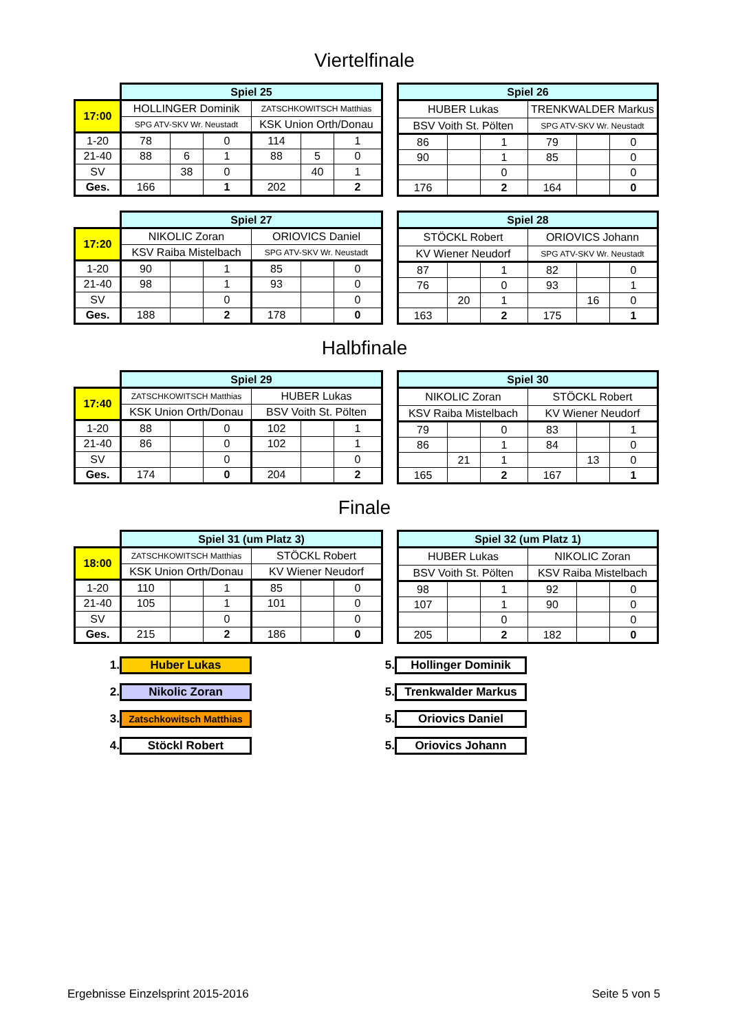Viertelfinale
| | Spiel 25 | | | | | |
| 17:00 | HOLLINGER Dominik | | | ZATSCHKOWITSCH Matthias | | |
| | SPG ATV-SKV Wr. Neustadt | | | KSK Union Orth/Donau | | |
| 1-20 | 78 | | 0 | 114 | | 1 |
| 21-40 | 88 | 6 | 1 | 88 | 5 | 0 |
| SV | | 38 | 0 | | 40 | 1 |
| Ges. | 166 | | 1 | 202 | | 2 |
| Spiel 26 | | | | | |
| HUBER Lukas | | | TRENKWALDER Markus | | |
| BSV Voith St. Pölten | | | SPG ATV-SKV Wr. Neustadt | | |
| 86 | | 1 | 79 | | 0 |
| 90 | | 1 | 85 | | 0 |
| | | 0 | | | 0 |
| 176 | | 2 | 164 | | 0 |
| | Spiel 27 | | | | | |
| 17:20 | NIKOLIC Zoran | | | ORIOVICS Daniel | | |
| | KSV Raiba Mistelbach | | | SPG ATV-SKV Wr. Neustadt | | |
| 1-20 | 90 | | 1 | 85 | | 0 |
| 21-40 | 98 | | 1 | 93 | | 0 |
| SV | | | 0 | | | 0 |
| Ges. | 188 | | 2 | 178 | | 0 |
| Spiel 28 | | | | | |
| STÖCKL Robert | | | ORIOVICS Johann | | |
| KV Wiener Neudorf | | | SPG ATV-SKV Wr. Neustadt | | |
| 87 | | 1 | 82 | | 0 |
| 76 | | 0 | 93 | | 1 |
| | 20 | 1 | | 16 | 0 |
| 163 | | 2 | 175 | | 1 |
Halbfinale
| | Spiel 29 | | | | | |
| 17:40 | ZATSCHKOWITSCH Matthias | | | HUBER Lukas | | |
| | KSK Union Orth/Donau | | | BSV Voith St. Pölten | | |
| 1-20 | 88 | | 0 | 102 | | 1 |
| 21-40 | 86 | | 0 | 102 | | 1 |
| SV | | | 0 | | | 0 |
| Ges. | 174 | | 0 | 204 | | 2 |
| Spiel 30 | | | | | |
| NIKOLIC Zoran | | | STÖCKL Robert | | |
| KSV Raiba Mistelbach | | | KV Wiener Neudorf | | |
| 79 | | 0 | 83 | | 1 |
| 86 | | 1 | 84 | | 0 |
| | 21 | 1 | | 13 | 0 |
| 165 | | 2 | 167 | | 1 |
Finale
| | Spiel 31 (um Platz 3) | | | | | |
| 18:00 | ZATSCHKOWITSCH Matthias | | | STÖCKL Robert | | |
| | KSK Union Orth/Donau | | | KV Wiener Neudorf | | |
| 1-20 | 110 | | 1 | 85 | | 0 |
| 21-40 | 105 | | 1 | 101 | | 0 |
| SV | | | 0 | | | 0 |
| Ges. | 215 | | 2 | 186 | | 0 |
| Spiel 32 (um Platz 1) | | | | | |
| HUBER Lukas | | | NIKOLIC Zoran | | |
| BSV Voith St. Pölten | | | KSV Raiba Mistelbach | | |
| 98 | | 1 | 92 | | 0 |
| 107 | | 1 | 90 | | 0 |
| | | 0 | | | 0 |
| 205 | | 2 | 182 | | 0 |
1. Huber Lukas
2. Nikolic Zoran
3. Zatschkowitsch Matthias
4. Stöckl Robert
5. Hollinger Dominik
5. Trenkwalder Markus
5. Oriovics Daniel
5. Oriovics Johann
Ergebnisse Einzelsprint 2015-2016 Seite 5 von 5